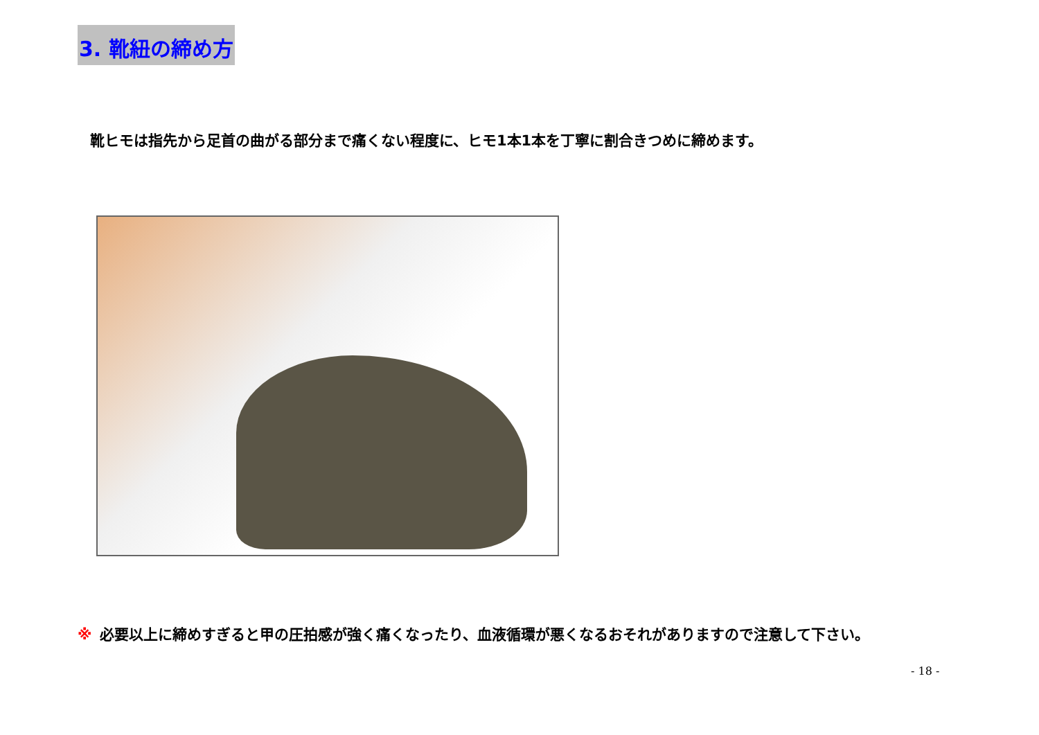3. 靴紐の締め方
靴ヒモは指先から足首の曲がる部分まで痛くない程度に、ヒモ1本1本を丁寧に割合きつめに締めます。
※ 必要以上に締めすぎると甲の圧拍感が強く痛くなったり、血液循環が悪くなるおそれがありますので注意して下さい。
- 18 -